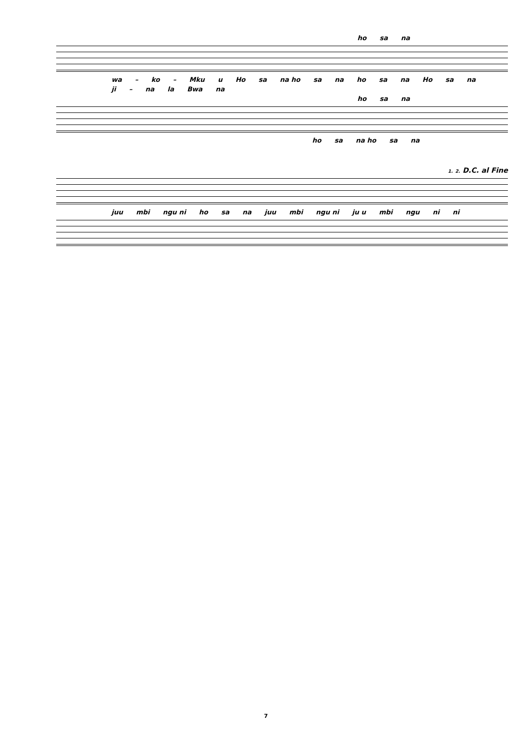ho sa na
wa – ko – Mku u Ho sa na ho sa na ho sa na Ho sa na
ji – na la Bwa na
ho sa na
ho sa na ho sa na
1. 2. D.C. al Fine
juu mbi ngu ni ho sa na juu mbi ngu ni ju u mbi ngu ni ni
7